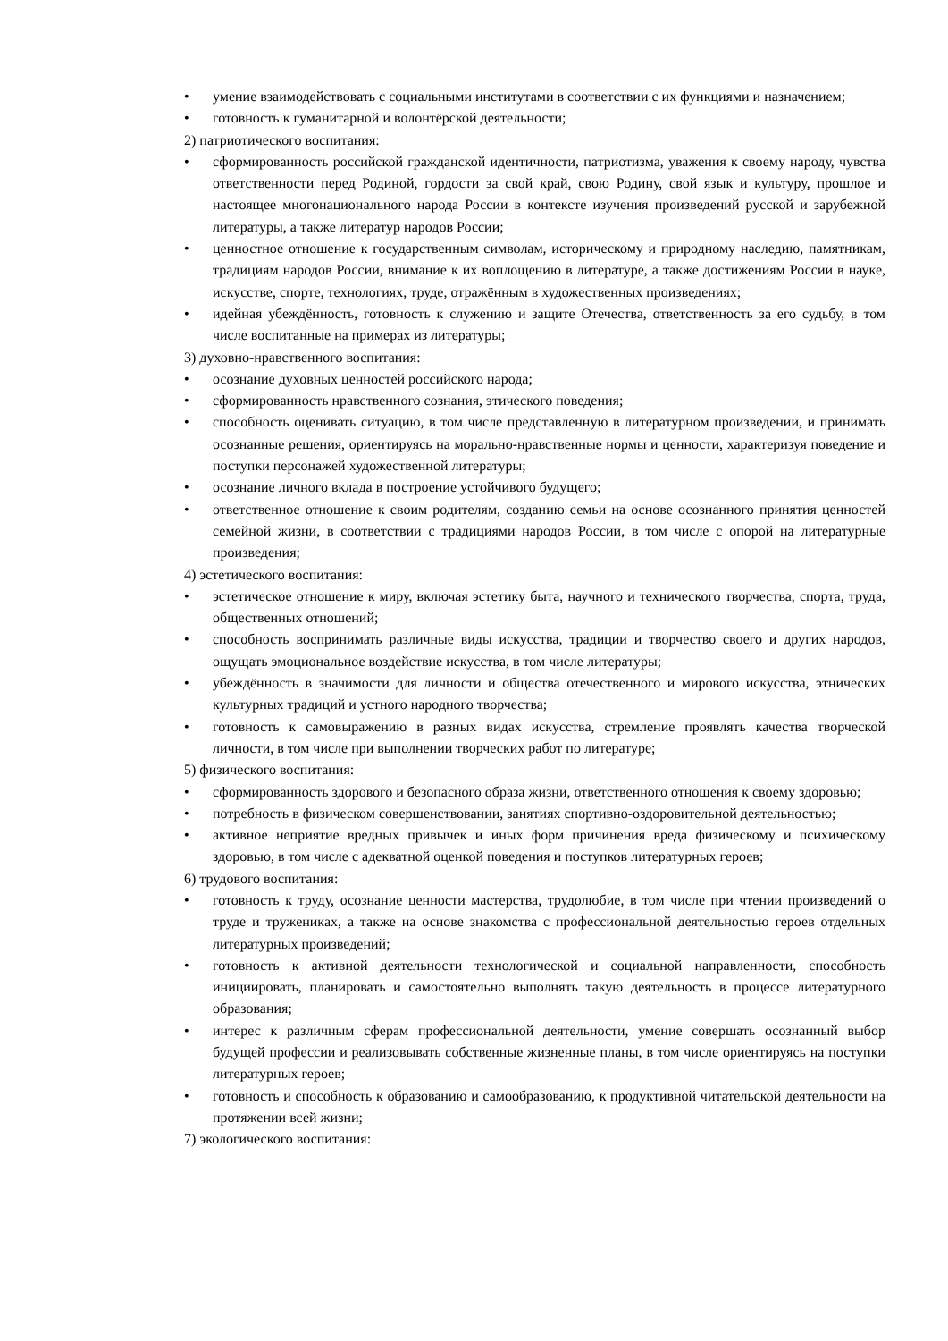• умение взаимодействовать с социальными институтами в соответствии с их функциями и назначением;
• готовность к гуманитарной и волонтёрской деятельности;
2) патриотического воспитания:
• сформированность российской гражданской идентичности, патриотизма, уважения к своему народу, чувства ответственности перед Родиной, гордости за свой край, свою Родину, свой язык и культуру, прошлое и настоящее многонационального народа России в контексте изучения произведений русской и зарубежной литературы, а также литератур народов России;
• ценностное отношение к государственным символам, историческому и природному наследию, памятникам, традициям народов России, внимание к их воплощению в литературе, а также достижениям России в науке, искусстве, спорте, технологиях, труде, отражённым в художественных произведениях;
• идейная убеждённость, готовность к служению и защите Отечества, ответственность за его судьбу, в том числе воспитанные на примерах из литературы;
3) духовно-нравственного воспитания:
• осознание духовных ценностей российского народа;
• сформированность нравственного сознания, этического поведения;
• способность оценивать ситуацию, в том числе представленную в литературном произведении, и принимать осознанные решения, ориентируясь на морально-нравственные нормы и ценности, характеризуя поведение и поступки персонажей художественной литературы;
• осознание личного вклада в построение устойчивого будущего;
• ответственное отношение к своим родителям, созданию семьи на основе осознанного принятия ценностей семейной жизни, в соответствии с традициями народов России, в том числе с опорой на литературные произведения;
4) эстетического воспитания:
• эстетическое отношение к миру, включая эстетику быта, научного и технического творчества, спорта, труда, общественных отношений;
• способность воспринимать различные виды искусства, традиции и творчество своего и других народов, ощущать эмоциональное воздействие искусства, в том числе литературы;
• убеждённость в значимости для личности и общества отечественного и мирового искусства, этнических культурных традиций и устного народного творчества;
• готовность к самовыражению в разных видах искусства, стремление проявлять качества творческой личности, в том числе при выполнении творческих работ по литературе;
5) физического воспитания:
• сформированность здорового и безопасного образа жизни, ответственного отношения к своему здоровью;
• потребность в физическом совершенствовании, занятиях спортивно-оздоровительной деятельностью;
• активное неприятие вредных привычек и иных форм причинения вреда физическому и психическому здоровью, в том числе с адекватной оценкой поведения и поступков литературных героев;
6) трудового воспитания:
• готовность к труду, осознание ценности мастерства, трудолюбие, в том числе при чтении произведений о труде и тружениках, а также на основе знакомства с профессиональной деятельностью героев отдельных литературных произведений;
• готовность к активной деятельности технологической и социальной направленности, способность инициировать, планировать и самостоятельно выполнять такую деятельность в процессе литературного образования;
• интерес к различным сферам профессиональной деятельности, умение совершать осознанный выбор будущей профессии и реализовывать собственные жизненные планы, в том числе ориентируясь на поступки литературных героев;
• готовность и способность к образованию и самообразованию, к продуктивной читательской деятельности на протяжении всей жизни;
7) экологического воспитания: